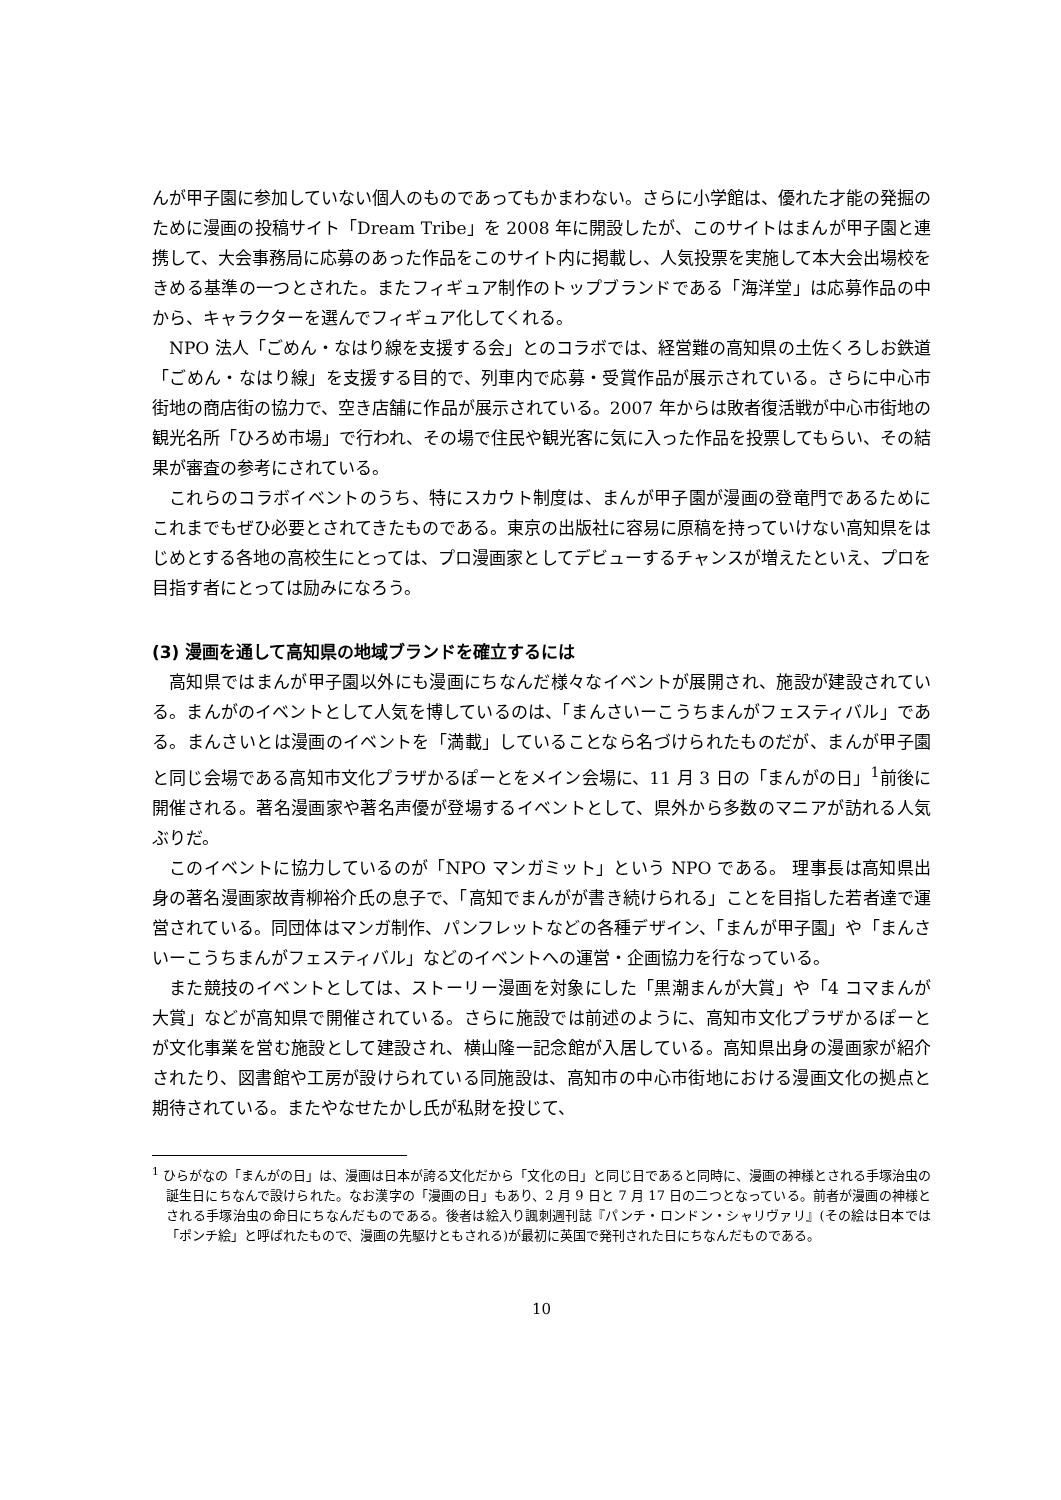んが甲子園に参加していない個人のものであってもかまわない。さらに小学館は、優れた才能の発掘のために漫画の投稿サイト「Dream Tribe」を 2008 年に開設したが、このサイトはまんが甲子園と連携して、大会事務局に応募のあった作品をこのサイト内に掲載し、人気投票を実施して本大会出場校をきめる基準の一つとされた。またフィギュア制作のトップブランドである「海洋堂」は応募作品の中から、キャラクターを選んでフィギュア化してくれる。
NPO 法人「ごめん・なはり線を支援する会」とのコラボでは、経営難の高知県の土佐くろしお鉄道「ごめん・なはり線」を支援する目的で、列車内で応募・受賞作品が展示されている。さらに中心市街地の商店街の協力で、空き店舗に作品が展示されている。2007 年からは敗者復活戦が中心市街地の観光名所「ひろめ市場」で行われ、その場で住民や観光客に気に入った作品を投票してもらい、その結果が審査の参考にされている。
これらのコラボイベントのうち、特にスカウト制度は、まんが甲子園が漫画の登竜門であるためにこれまでもぜひ必要とされてきたものである。東京の出版社に容易に原稿を持っていけない高知県をはじめとする各地の高校生にとっては、プロ漫画家としてデビューするチャンスが増えたといえ、プロを目指す者にとっては励みになろう。
(3) 漫画を通して高知県の地域ブランドを確立するには
高知県ではまんが甲子園以外にも漫画にちなんだ様々なイベントが展開され、施設が建設されている。まんがのイベントとして人気を博しているのは、「まんさいーこうちまんがフェスティバル」である。まんさいとは漫画のイベントを「満載」していることなら名づけられたものだが、まんが甲子園と同じ会場である高知市文化プラザかるぽーとをメイン会場に、11 月 3 日の「まんがの日」<sup>1</sup>前後に開催される。著名漫画家や著名声優が登場するイベントとして、県外から多数のマニアが訪れる人気ぶりだ。
このイベントに協力しているのが「NPO マンガミット」という NPO である。 理事長は高知県出身の著名漫画家故青柳裕介氏の息子で、「高知でまんがが書き続けられる」ことを目指した若者達で運営されている。同団体はマンガ制作、パンフレットなどの各種デザイン、「まんが甲子園」や「まんさいーこうちまんがフェスティバル」などのイベントへの運営・企画協力を行なっている。
また競技のイベントとしては、ストーリー漫画を対象にした「黒潮まんが大賞」や「4 コマまんが大賞」などが高知県で開催されている。さらに施設では前述のように、高知市文化プラザかるぽーとが文化事業を営む施設として建設され、横山隆一記念館が入居している。高知県出身の漫画家が紹介されたり、図書館や工房が設けられている同施設は、高知市の中心市街地における漫画文化の拠点と期待されている。またやなせたかし氏が私財を投じて、
<sup>1</sup> ひらがなの「まんがの日」は、漫画は日本が誇る文化だから「文化の日」と同じ日であると同時に、漫画の神様とされる手塚治虫の誕生日にちなんで設けられた。なお漢字の「漫画の日」もあり、2 月 9 日と 7 月 17 日の二つとなっている。前者が漫画の神様とされる手塚治虫の命日にちなんだものである。後者は絵入り諷刺週刊誌『パンチ・ロンドン・シャリヴァリ』(その絵は日本では「ポンチ絵」と呼ばれたもので、漫画の先駆けともされる)が最初に英国で発刊された日にちなんだものである。
10